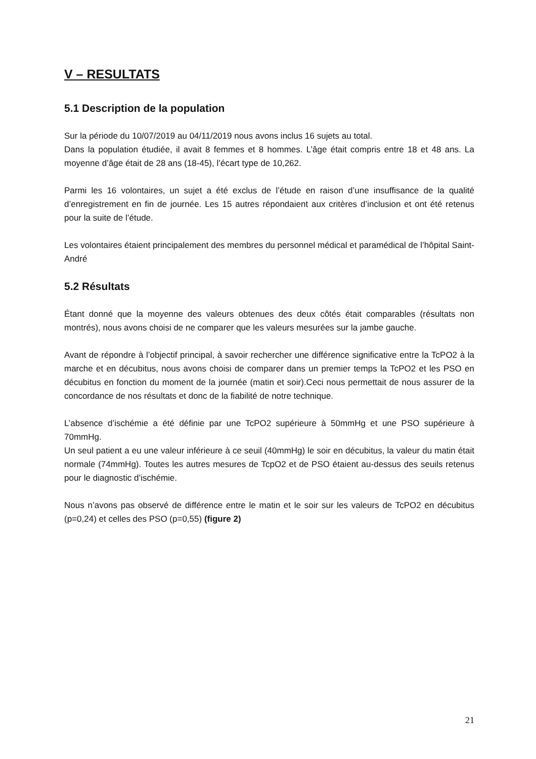V – RESULTATS
5.1 Description de la population
Sur la période du 10/07/2019 au 04/11/2019 nous avons inclus 16 sujets au total.
Dans la population étudiée, il avait 8 femmes et 8 hommes. L’âge était compris entre 18 et 48 ans. La moyenne d’âge était de 28 ans (18-45), l’écart type de 10,262.
Parmi les 16 volontaires, un sujet a été exclus de l’étude en raison d’une insuffisance de la qualité d’enregistrement en fin de journée. Les 15 autres répondaient aux critères d’inclusion et ont été retenus pour la suite de l’étude.
Les volontaires étaient principalement des membres du personnel médical et paramédical de l’hôpital Saint-André
5.2 Résultats
Étant donné que la moyenne des valeurs obtenues des deux côtés était comparables (résultats non montrés), nous avons choisi de ne comparer que les valeurs mesurées sur la jambe gauche.
Avant de répondre à l’objectif principal, à savoir rechercher une différence significative entre la TcPO2 à la marche et en décubitus, nous avons choisi de comparer dans un premier temps la TcPO2 et les PSO en décubitus en fonction du moment de la journée (matin et soir).Ceci nous permettait de nous assurer de la concordance de nos résultats et donc de la fiabilité de notre technique.
L’absence d’ischémie a été définie par une TcPO2 supérieure à 50mmHg et une PSO supérieure à 70mmHg.
Un seul patient a eu une valeur inférieure à ce seuil (40mmHg) le soir en décubitus, la valeur du matin était normale (74mmHg). Toutes les autres mesures de TcpO2 et de PSO étaient au-dessus des seuils retenus pour le diagnostic d’ischémie.
Nous n’avons pas observé de différence entre le matin et le soir sur les valeurs de TcPO2 en décubitus (p=0,24) et celles des PSO (p=0,55) (figure 2)
21